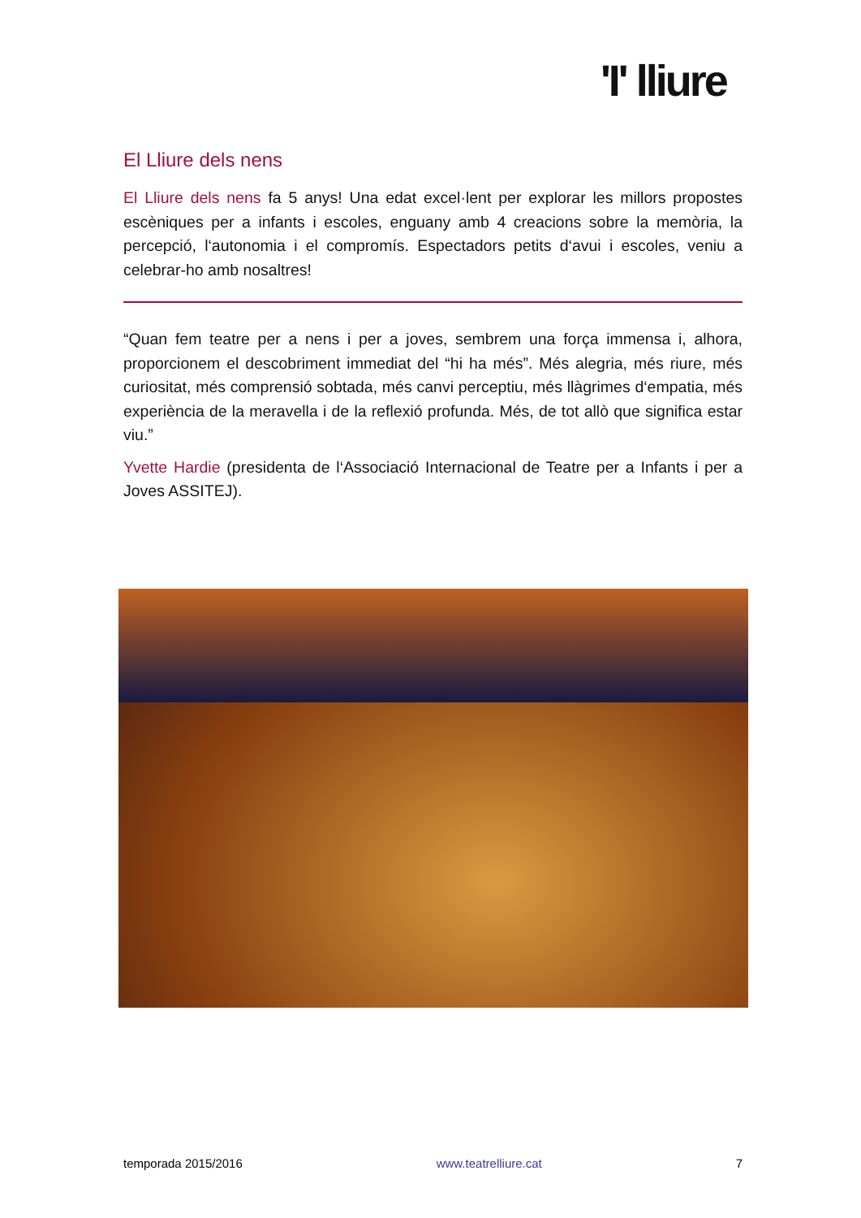'I' lliure
El Lliure dels nens
El Lliure dels nens fa 5 anys! Una edat excel·lent per explorar les millors propostes escèniques per a infants i escoles, enguany amb 4 creacions sobre la memòria, la percepció, l‘autonomia i el compromís. Espectadors petits d‘avui i escoles, veniu a celebrar-ho amb nosaltres!
“Quan fem teatre per a nens i per a joves, sembrem una força immensa i, alhora, proporcionem el descobriment immediat del “hi ha més”. Més alegria, més riure, més curiositat, més comprensió sobtada, més canvi perceptiu, més llàgrimes d‘empatia, més experiència de la meravella i de la reflexió profunda. Més, de tot allò que significa estar viu.”
Yvette Hardie (presidenta de l‘Associació Internacional de Teatre per a Infants i per a Joves ASSITEJ).
temporada 2015/2016 www.teatrelliure.cat 7